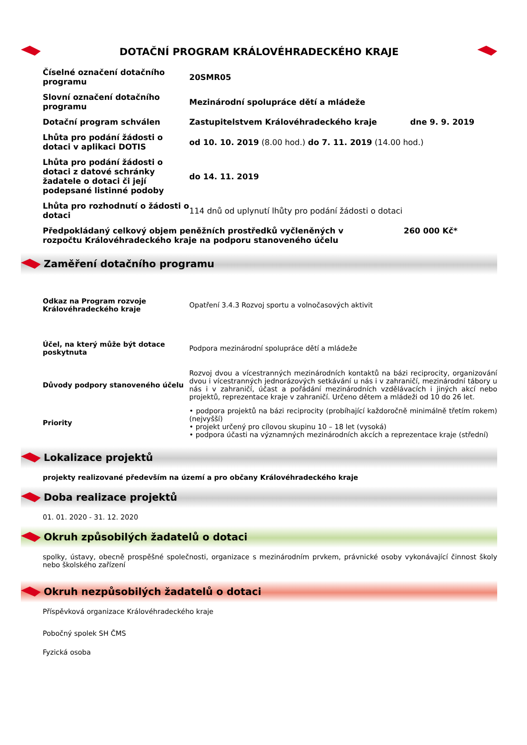DOTAČNÍ PROGRAM KRÁLOVÉHRADECKÉHO KRAJE
| Číselné označení dotačního programu | 20SMR05 |
| Slovní označení dotačního programu | Mezinárodní spolupráce dětí a mládeže |
| Dotační program schválen | Zastupitelstvem Královéhradeckého kraje dne 9. 9. 2019 |
| Lhůta pro podání žádosti o dotaci v aplikaci DOTIS | od 10. 10. 2019 (8.00 hod.) do 7. 11. 2019 (14.00 hod.) |
| Lhůta pro podání žádosti o dotaci z datové schránky žadatele o dotaci či její podepsané listinné podoby | do 14. 11. 2019 |
| Lhůta pro rozhodnutí o žádosti o dotaci | 114 dnů od uplynutí lhůty pro podání žádosti o dotaci |
| Předpokládaný celkový objem peněžních prostředků vyčleněných v rozpočtu Královéhradeckého kraje na podporu stanoveného účelu 260 000 Kč* | |
Zaměření dotačního programu
| Odkaz na Program rozvoje Královéhradeckého kraje | Opatření 3.4.3 Rozvoj sportu a volnočasových aktivit |
| Účel, na který může být dotace poskytnuta | Podpora mezinárodní spolupráce dětí a mládeže |
| Důvody podpory stanoveného účelu | Rozvoj dvou a vícestranných mezinárodních kontaktů na bázi reciprocity, organizování dvou i vícestranných jednorázových setkávání u nás i v zahraničí, mezinárodní tábory u nás i v zahraničí, účast a pořádání mezinárodních vzdělávacích i jiných akcí nebo projektů, reprezentace kraje v zahraničí. Určeno dětem a mládeži od 10 do 26 let. |
| Priority | • podpora projektů na bázi reciprocity (probíhající každoročně minimálně třetím rokem) (nejvyšší) • projekt určený pro cílovou skupinu 10 – 18 let (vysoká) • podpora účasti na významných mezinárodních akcích a reprezentace kraje (střední) |
Lokalizace projektů
projekty realizované především na území a pro občany Královéhradeckého kraje
Doba realizace projektů
01. 01. 2020 - 31. 12. 2020
Okruh způsobilých žadatelů o dotaci
spolky, ústavy, obecně prospěšné společnosti, organizace s mezinárodním prvkem, právnické osoby vykonávající činnost školy nebo školského zařízení
Okruh nezpůsobilých žadatelů o dotaci
Příspěvková organizace Královéhradeckého kraje
Pobočný spolek SH ČMS
Fyzická osoba